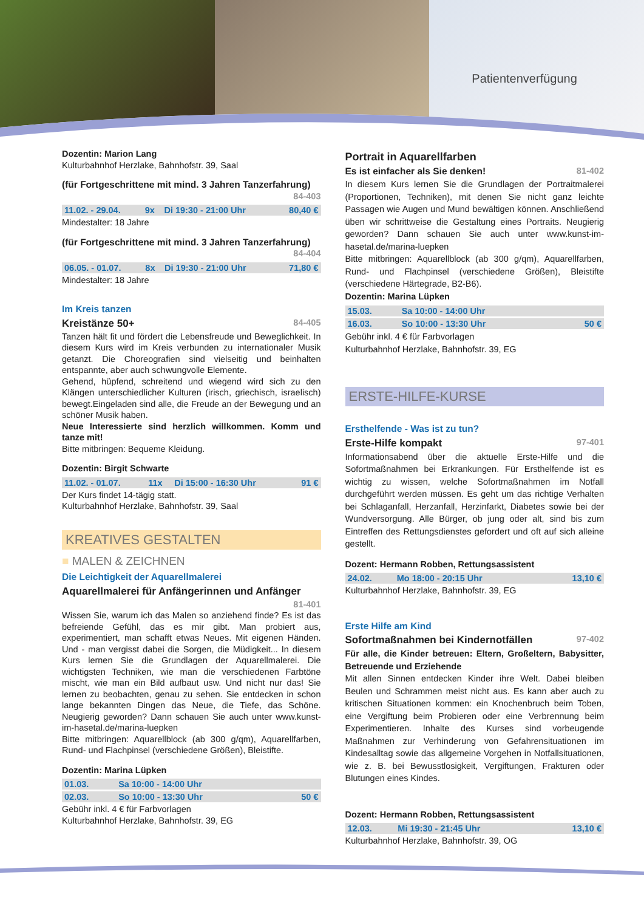Patientenverfügung
Dozentin: Marion Lang
Kulturbahnhof Herzlake, Bahnhofstr. 39, Saal
(für Fortgeschrittene mit mind. 3 Jahren Tanzerfahrung)
84-403
| 11.02. - 29.04. | 9x | Di 19:30 - 21:00 Uhr | 80,40 € |
Mindestalter: 18 Jahre
(für Fortgeschrittene mit mind. 3 Jahren Tanzerfahrung)
84-404
| 06.05. - 01.07. | 8x | Di 19:30 - 21:00 Uhr | 71,80 € |
Mindestalter: 18 Jahre
Im Kreis tanzen
Kreistänze 50+ 84-405
Tanzen hält fit und fördert die Lebensfreude und Beweglichkeit. In diesem Kurs wird im Kreis verbunden zu internationaler Musik getanzt. Die Choreografien sind vielseitig und beinhalten entspannte, aber auch schwungvolle Elemente.
Gehend, hüpfend, schreitend und wiegend wird sich zu den Klängen unterschiedlicher Kulturen (irisch, griechisch, israelisch) bewegt.Eingeladen sind alle, die Freude an der Bewegung und an schöner Musik haben.
Neue Interessierte sind herzlich willkommen. Komm und tanze mit!
Bitte mitbringen: Bequeme Kleidung.
Dozentin: Birgit Schwarte
| 11.02. - 01.07. | 11x | Di 15:00 - 16:30 Uhr | 91 € |
Der Kurs findet 14-tägig statt.
Kulturbahnhof Herzlake, Bahnhofstr. 39, Saal
KREATIVES GESTALTEN
■ MALEN & ZEICHNEN
Die Leichtigkeit der Aquarellmalerei
Aquarellmalerei für Anfängerinnen und Anfänger
81-401
Wissen Sie, warum ich das Malen so anziehend finde? Es ist das befreiende Gefühl, das es mir gibt. Man probiert aus, experimentiert, man schafft etwas Neues. Mit eigenen Händen. Und - man vergisst dabei die Sorgen, die Müdigkeit... In diesem Kurs lernen Sie die Grundlagen der Aquarellmalerei. Die wichtigsten Techniken, wie man die verschiedenen Farbtöne mischt, wie man ein Bild aufbaut usw. Und nicht nur das! Sie lernen zu beobachten, genau zu sehen. Sie entdecken in schon lange bekannten Dingen das Neue, die Tiefe, das Schöne. Neugierig geworden? Dann schauen Sie auch unter www.kunst-im-hasetal.de/marina-luepken
Bitte mitbringen: Aquarellblock (ab 300 g/qm), Aquarellfarben, Rund- und Flachpinsel (verschiedene Größen), Bleistifte.
Dozentin: Marina Lüpken
| 01.03. | Sa 10:00 - 14:00 Uhr | |
| 02.03. | So 10:00 - 13:30 Uhr | 50 € |
Gebühr inkl. 4 € für Farbvorlagen
Kulturbahnhof Herzlake, Bahnhofstr. 39, EG
Portrait in Aquarellfarben
Es ist einfacher als Sie denken! 81-402
In diesem Kurs lernen Sie die Grundlagen der Portraitmalerei (Proportionen, Techniken), mit denen Sie nicht ganz leichte Passagen wie Augen und Mund bewältigen können. Anschließend üben wir schrittweise die Gestaltung eines Portraits. Neugierig geworden? Dann schauen Sie auch unter www.kunst-im-hasetal.de/marina-luepken
Bitte mitbringen: Aquarellblock (ab 300 g/qm), Aquarellfarben, Rund- und Flachpinsel (verschiedene Größen), Bleistifte (verschiedene Härtegrade, B2-B6).
Dozentin: Marina Lüpken
| 15.03. | Sa 10:00 - 14:00 Uhr | |
| 16.03. | So 10:00 - 13:30 Uhr | 50 € |
Gebühr inkl. 4 € für Farbvorlagen
Kulturbahnhof Herzlake, Bahnhofstr. 39, EG
ERSTE-HILFE-KURSE
Ersthelfende - Was ist zu tun?
Erste-Hilfe kompakt 97-401
Informationsabend über die aktuelle Erste-Hilfe und die Sofortmaßnahmen bei Erkrankungen. Für Ersthelfende ist es wichtig zu wissen, welche Sofortmaßnahmen im Notfall durchgeführt werden müssen. Es geht um das richtige Verhalten bei Schlaganfall, Herzanfall, Herzinfarkt, Diabetes sowie bei der Wundversorgung. Alle Bürger, ob jung oder alt, sind bis zum Eintreffen des Rettungsdienstes gefordert und oft auf sich alleine gestellt.
Dozent: Hermann Robben, Rettungsassistent
| 24.02. | Mo 18:00 - 20:15 Uhr | 13,10 € |
Kulturbahnhof Herzlake, Bahnhofstr. 39, EG
Erste Hilfe am Kind
Sofortmaßnahmen bei Kindernotfällen 97-402
Für alle, die Kinder betreuen: Eltern, Großeltern, Babysitter, Betreuende und Erziehende
Mit allen Sinnen entdecken Kinder ihre Welt. Dabei bleiben Beulen und Schrammen meist nicht aus. Es kann aber auch zu kritischen Situationen kommen: ein Knochenbruch beim Toben, eine Vergiftung beim Probieren oder eine Verbrennung beim Experimentieren. Inhalte des Kurses sind vorbeugende Maßnahmen zur Verhinderung von Gefahrensituationen im Kindesalltag sowie das allgemeine Vorgehen in Notfallsituationen, wie z. B. bei Bewusstlosigkeit, Vergiftungen, Frakturen oder Blutungen eines Kindes.
Dozent: Hermann Robben, Rettungsassistent
| 12.03. | Mi 19:30 - 21:45 Uhr | 13,10 € |
Kulturbahnhof Herzlake, Bahnhofstr. 39, OG